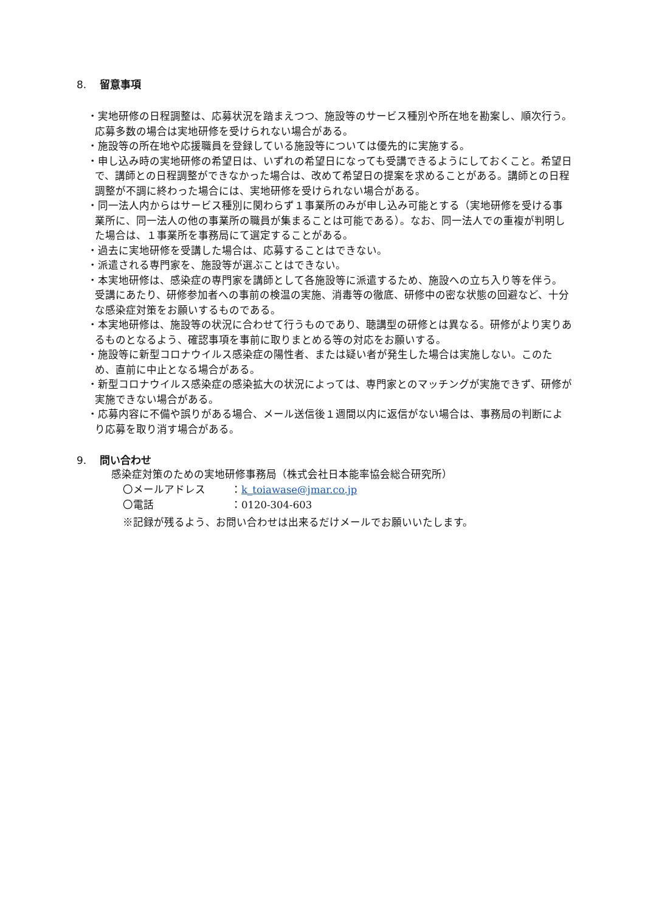8. 留意事項
・実地研修の日程調整は、応募状況を踏まえつつ、施設等のサービス種別や所在地を勘案し、順次行う。応募多数の場合は実地研修を受けられない場合がある。
・施設等の所在地や応援職員を登録している施設等については優先的に実施する。
・申し込み時の実地研修の希望日は、いずれの希望日になっても受講できるようにしておくこと。希望日で、講師との日程調整ができなかった場合は、改めて希望日の提案を求めることがある。講師との日程調整が不調に終わった場合には、実地研修を受けられない場合がある。
・同一法人内からはサービス種別に関わらず１事業所のみが申し込み可能とする（実地研修を受ける事業所に、同一法人の他の事業所の職員が集まることは可能である）。なお、同一法人での重複が判明した場合は、１事業所を事務局にて選定することがある。
・過去に実地研修を受講した場合は、応募することはできない。
・派遣される専門家を、施設等が選ぶことはできない。
・本実地研修は、感染症の専門家を講師として各施設等に派遣するため、施設への立ち入り等を伴う。受講にあたり、研修参加者への事前の検温の実施、消毒等の徹底、研修中の密な状態の回避など、十分な感染症対策をお願いするものである。
・本実地研修は、施設等の状況に合わせて行うものであり、聴講型の研修とは異なる。研修がより実りあるものとなるよう、確認事項を事前に取りまとめる等の対応をお願いする。
・施設等に新型コロナウイルス感染症の陽性者、または疑い者が発生した場合は実施しない。このため、直前に中止となる場合がある。
・新型コロナウイルス感染症の感染拡大の状況によっては、専門家とのマッチングが実施できず、研修が実施できない場合がある。
・応募内容に不備や誤りがある場合、メール送信後１週間以内に返信がない場合は、事務局の判断により応募を取り消す場合がある。
9. 問い合わせ
感染症対策のための実地研修事務局（株式会社日本能率協会総合研究所）
〇メールアドレス ：k_toiawase@jmar.co.jp
〇電話 ：0120-304-603
※記録が残るよう、お問い合わせは出来るだけメールでお願いいたします。